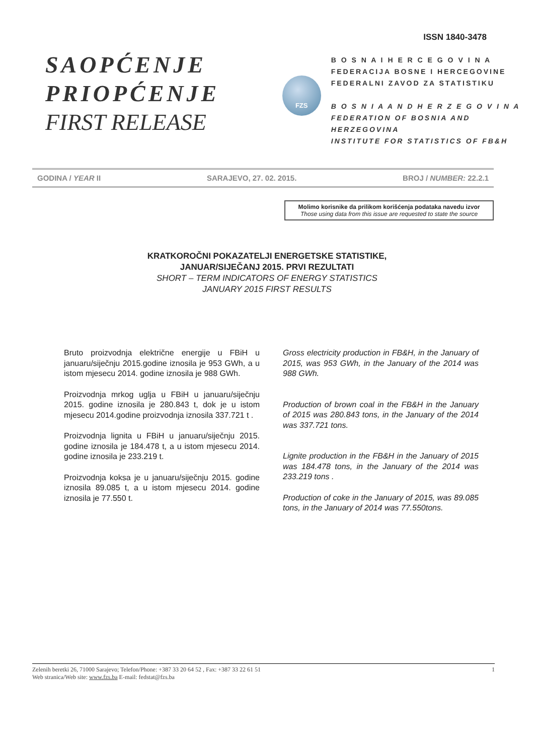ISSN 1840-3478
SAOPĆENJE
PRIOPĆENJE
FIRST RELEASE
FZS
B O S N A I H E R C E G O V I N A
FEDERACIJA BOSNE I HERCEGOVINE
FEDERALNI ZAVOD ZA STATISTIKU
B O S N I A A N D H E R Z E G O V I N A
FEDERATION OF BOSNIA AND HERZEGOVINA
INSTITUTE FOR STATISTICS OF FB&H
GODINA / YEAR II SARAJEVO, 27. 02. 2015. BROJ / NUMBER: 22.2.1
Molimo korisnike da prilikom korišćenja podataka navedu izvor
Those using data from this issue are requested to state the source
KRATKOROČNI POKAZATELJI ENERGETSKE STATISTIKE,
JANUAR/SIJEČANJ 2015. PRVI REZULTATI
SHORT – TERM INDICATORS OF ENERGY STATISTICS
JANUARY 2015 FIRST RESULTS
Bruto proizvodnja električne energije u FBiH u januaru/siječnju 2015.godine iznosila je 953 GWh, a u istom mjesecu 2014. godine iznosila je 988 GWh.
Proizvodnja mrkog uglja u FBiH u januaru/siječnju 2015. godine iznosila je 280.843 t, dok je u istom mjesecu 2014.godine proizvodnja iznosila 337.721 t .
Proizvodnja lignita u FBiH u januaru/siječnju 2015. godine iznosila je 184.478 t, a u istom mjesecu 2014. godine iznosila je 233.219 t.
Proizvodnja koksa je u januaru/siječnju 2015. godine iznosila 89.085 t, a u istom mjesecu 2014. godine iznosila je 77.550 t.
Gross electricity production in FB&H, in the January of 2015, was 953 GWh, in the January of the 2014 was 988 GWh.
Production of brown coal in the FB&H in the January of 2015 was 280.843 tons, in the January of the 2014 was 337.721 tons.
Lignite production in the FB&H in the January of 2015 was 184.478 tons, in the January of the 2014 was 233.219 tons .
Production of coke in the January of 2015, was 89.085 tons, in the January of 2014 was 77.550tons.
Zelenih beretki 26, 71000 Sarajevo; Telefon/Phone: +387 33 20 64 52 , Fax: +387 33 22 61 51 1
Web stranica/Web site: www.fzs.ba E-mail: fedstat@fzs.ba